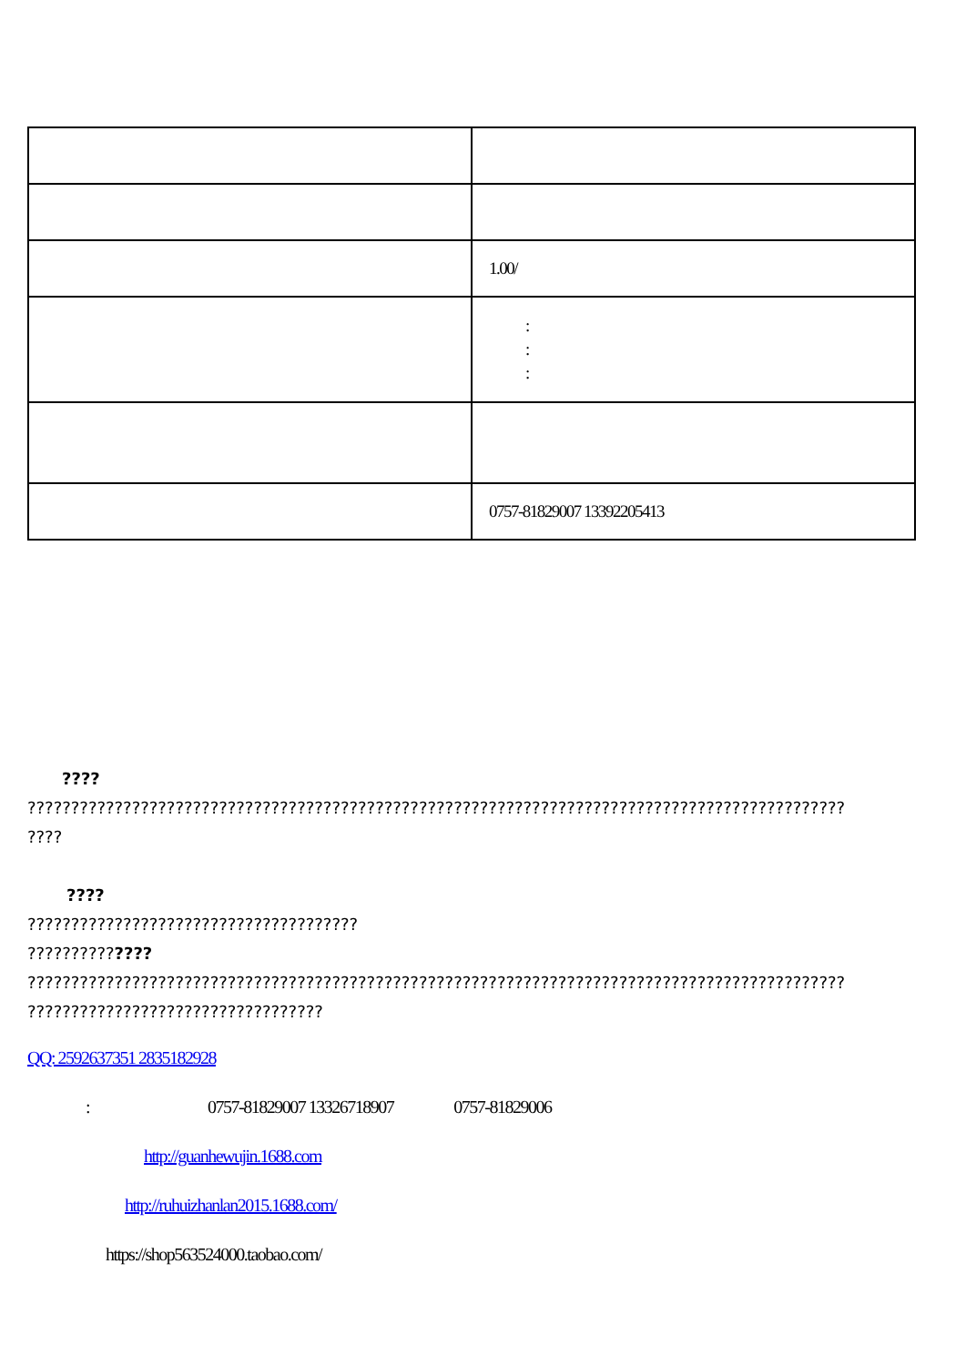| | 1.00/ |
| | : : : |
| | 0757-81829007 13392205413 |
????
??????????????????????????????????????????????????????????????????????????????????????????????
????
????
??????????????????????????????????????
??????????????
??????????????????????????????????????????????????????????????????????????????????????????????
??????????????????????????????????
QQ: 2592637351 2835182928
: 0757-81829007 13326718907 0757-81829006
http://guanhewujin.1688.com
http://ruhuizhanlan2015.1688.com/
https://shop563524000.taobao.com/